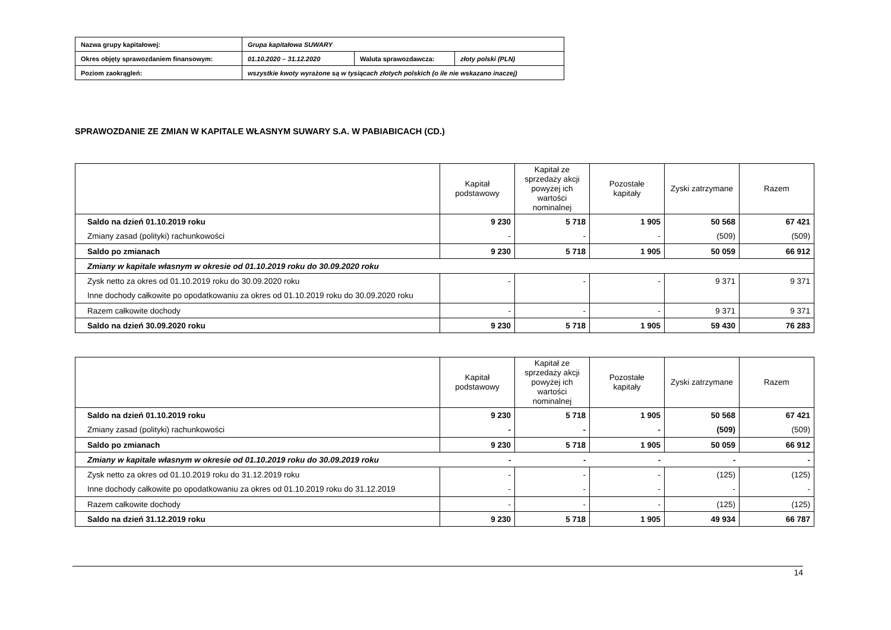| Nazwa grupy kapitałowej: | Grupa kapitałowa SUWARY | | |
| Okres objęty sprawozdaniem finansowym: | 01.10.2020 – 31.12.2020 | Waluta sprawozdawcza: | złoty polski (PLN) |
| Poziom zaokrągleń: | wszystkie kwoty wyrażone są w tysiącach złotych polskich (o ile nie wskazano inaczej) | | |
SPRAWOZDANIE ZE ZMIAN W KAPITALE WŁASNYM SUWARY S.A. W PABIABICACH (CD.)
| | Kapitał podstawowy | Kapitał ze sprzedaży akcji powyżej ich wartości nominalnej | Pozostałe kapitały | Zyski zatrzymane | Razem |
| --- | --- | --- | --- | --- | --- |
| Saldo na dzień 01.10.2019 roku | 9 230 | 5 718 | 1 905 | 50 568 | 67 421 |
| Zmiany zasad (polityki) rachunkowości | - | - | - | (509) | (509) |
| Saldo po zmianach | 9 230 | 5 718 | 1 905 | 50 059 | 66 912 |
| Zmiany w kapitale własnym w okresie od 01.10.2019 roku do 30.09.2020 roku | | | | | |
| Zysk netto za okres od 01.10.2019 roku do 30.09.2020 roku | - | - | - | 9 371 | 9 371 |
| Inne dochody całkowite po opodatkowaniu za okres od 01.10.2019 roku do 30.09.2020 roku | | | | | |
| Razem całkowite dochody | - | - | - | 9 371 | 9 371 |
| Saldo na dzień 30.09.2020 roku | 9 230 | 5 718 | 1 905 | 59 430 | 76 283 |
| | Kapitał podstawowy | Kapitał ze sprzedaży akcji powyżej ich wartości nominalnej | Pozostałe kapitały | Zyski zatrzymane | Razem |
| --- | --- | --- | --- | --- | --- |
| Saldo na dzień 01.10.2019 roku | 9 230 | 5 718 | 1 905 | 50 568 | 67 421 |
| Zmiany zasad (polityki) rachunkowości | - | - | - | (509) | (509) |
| Saldo po zmianach | 9 230 | 5 718 | 1 905 | 50 059 | 66 912 |
| Zmiany w kapitale własnym w okresie od 01.10.2019 roku do 30.09.2019 roku | - | - | - | - | - |
| Zysk netto za okres od 01.10.2019 roku do 31.12.2019 roku | - | - | - | (125) | (125) |
| Inne dochody całkowite po opodatkowaniu za okres od 01.10.2019 roku do 31.12.2019 | - | - | - | - | - |
| Razem całkowite dochody | - | - | - | (125) | (125) |
| Saldo na dzień 31.12.2019 roku | 9 230 | 5 718 | 1 905 | 49 934 | 66 787 |
14